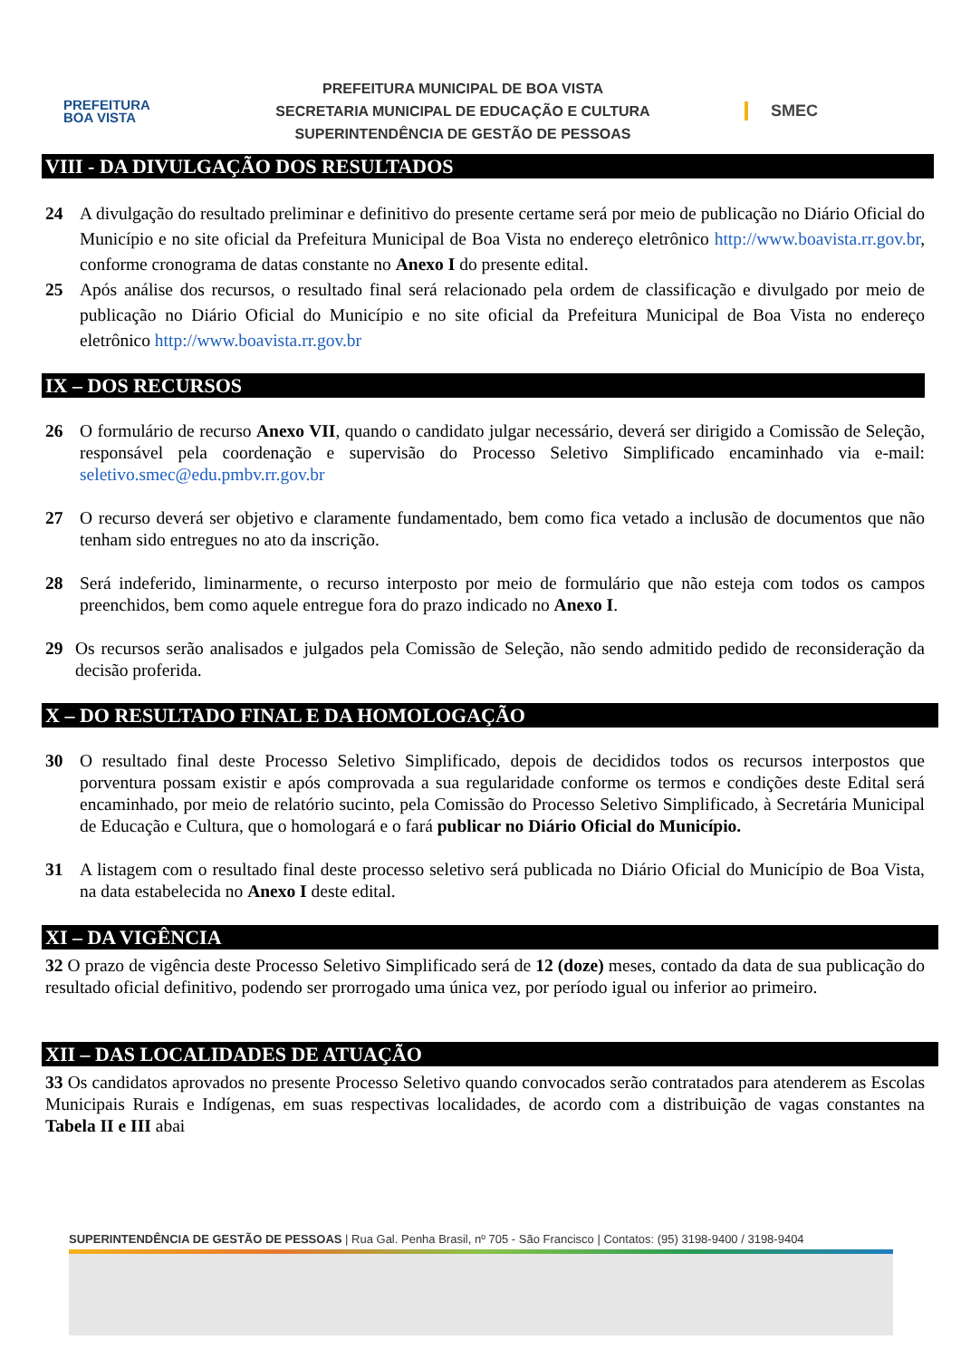PREFEITURA
BOA VISTA
PREFEITURA MUNICIPAL DE BOA VISTA
SECRETARIA MUNICIPAL DE EDUCAÇÃO E CULTURA
SUPERINTENDÊNCIA DE GESTÃO DE PESSOAS
SMEC
VIII - DA DIVULGAÇÃO DOS RESULTADOS
24 A divulgação do resultado preliminar e definitivo do presente certame será por meio de publicação no Diário Oficial do Município e no site oficial da Prefeitura Municipal de Boa Vista no endereço eletrônico http://www.boavista.rr.gov.br, conforme cronograma de datas constante no Anexo I do presente edital.
25 Após análise dos recursos, o resultado final será relacionado pela ordem de classificação e divulgado por meio de publicação no Diário Oficial do Município e no site oficial da Prefeitura Municipal de Boa Vista no endereço eletrônico http://www.boavista.rr.gov.br
IX – DOS RECURSOS
26 O formulário de recurso Anexo VII, quando o candidato julgar necessário, deverá ser dirigido a Comissão de Seleção, responsável pela coordenação e supervisão do Processo Seletivo Simplificado encaminhado via e-mail: seletivo.smec@edu.pmbv.rr.gov.br
27 O recurso deverá ser objetivo e claramente fundamentado, bem como fica vetado a inclusão de documentos que não tenham sido entregues no ato da inscrição.
28 Será indeferido, liminarmente, o recurso interposto por meio de formulário que não esteja com todos os campos preenchidos, bem como aquele entregue fora do prazo indicado no Anexo I.
29 Os recursos serão analisados e julgados pela Comissão de Seleção, não sendo admitido pedido de reconsideração da decisão proferida.
X – DO RESULTADO FINAL E DA HOMOLOGAÇÃO
30 O resultado final deste Processo Seletivo Simplificado, depois de decididos todos os recursos interpostos que porventura possam existir e após comprovada a sua regularidade conforme os termos e condições deste Edital será encaminhado, por meio de relatório sucinto, pela Comissão do Processo Seletivo Simplificado, à Secretária Municipal de Educação e Cultura, que o homologará e o fará publicar no Diário Oficial do Município.
31 A listagem com o resultado final deste processo seletivo será publicada no Diário Oficial do Município de Boa Vista, na data estabelecida no Anexo I deste edital.
XI – DA VIGÊNCIA
32 O prazo de vigência deste Processo Seletivo Simplificado será de 12 (doze) meses, contado da data de sua publicação do resultado oficial definitivo, podendo ser prorrogado uma única vez, por período igual ou inferior ao primeiro.
XII – DAS LOCALIDADES DE ATUAÇÃO
33 Os candidatos aprovados no presente Processo Seletivo quando convocados serão contratados para atenderem as Escolas Municipais Rurais e Indígenas, em suas respectivas localidades, de acordo com a distribuição de vagas constantes na Tabela II e III abai
SUPERINTENDÊNCIA DE GESTÃO DE PESSOAS | Rua Gal. Penha Brasil, nº 705 - São Francisco | Contatos: (95) 3198-9400 / 3198-9404